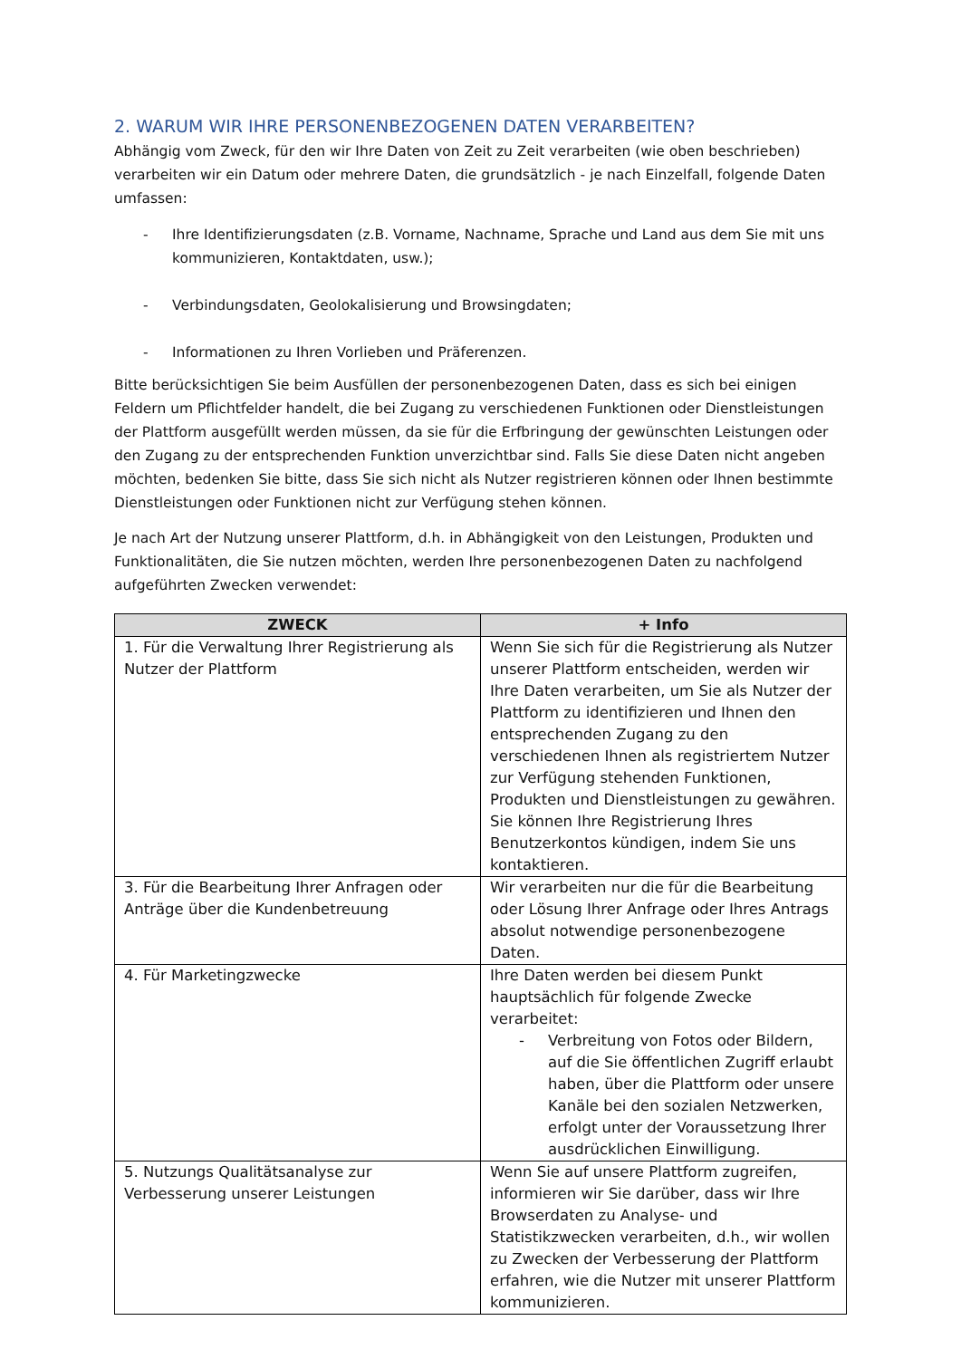2. WARUM WIR IHRE PERSONENBEZOGENEN DATEN VERARBEITEN?
Abhängig vom Zweck, für den wir Ihre Daten von Zeit zu Zeit verarbeiten (wie oben beschrieben) verarbeiten wir ein Datum oder mehrere Daten, die grundsätzlich - je nach Einzelfall, folgende Daten umfassen:
- Ihre Identifizierungsdaten (z.B. Vorname, Nachname, Sprache und Land aus dem Sie mit uns kommunizieren, Kontaktdaten, usw.);
- Verbindungsdaten, Geolokalisierung und Browsingdaten;
- Informationen zu Ihren Vorlieben und Präferenzen.
Bitte berücksichtigen Sie beim Ausfüllen der personenbezogenen Daten, dass es sich bei einigen Feldern um Pflichtfelder handelt, die bei Zugang zu verschiedenen Funktionen oder Dienstleistungen der Plattform ausgefüllt werden müssen, da sie für die Erfbringung der gewünschten Leistungen oder den Zugang zu der entsprechenden Funktion unverzichtbar sind. Falls Sie diese Daten nicht angeben möchten, bedenken Sie bitte, dass Sie sich nicht als Nutzer registrieren können oder Ihnen bestimmte Dienstleistungen oder Funktionen nicht zur Verfügung stehen können.
Je nach Art der Nutzung unserer Plattform, d.h. in Abhängigkeit von den Leistungen, Produkten und Funktionalitäten, die Sie nutzen möchten, werden Ihre personenbezogenen Daten zu nachfolgend aufgeführten Zwecken verwendet:
| ZWECK | + Info |
| --- | --- |
| 1. Für die Verwaltung Ihrer Registrierung als Nutzer der Plattform | Wenn Sie sich für die Registrierung als Nutzer unserer Plattform entscheiden, werden wir Ihre Daten verarbeiten, um Sie als Nutzer der Plattform zu identifizieren und Ihnen den entsprechenden Zugang zu den verschiedenen Ihnen als registriertem Nutzer zur Verfügung stehenden Funktionen, Produkten und Dienstleistungen zu gewähren. Sie können Ihre Registrierung Ihres Benutzerkontos kündigen, indem Sie uns kontaktieren. |
| 3. Für die Bearbeitung Ihrer Anfragen oder Anträge über die Kundenbetreuung | Wir verarbeiten nur die für die Bearbeitung oder Lösung Ihrer Anfrage oder Ihres Antrags absolut notwendige personenbezogene Daten. |
| 4. Für Marketingzwecke | Ihre Daten werden bei diesem Punkt hauptsächlich für folgende Zwecke verarbeitet: - Verbreitung von Fotos oder Bildern, auf die Sie öffentlichen Zugriff erlaubt haben, über die Plattform oder unsere Kanäle bei den sozialen Netzwerken, erfolgt unter der Voraussetzung Ihrer ausdrücklichen Einwilligung. |
| 5. Nutzungs Qualitätsanalyse zur Verbesserung unserer Leistungen | Wenn Sie auf unsere Plattform zugreifen, informieren wir Sie darüber, dass wir Ihre Browserdaten zu Analyse- und Statistikzwecken verarbeiten, d.h., wir wollen zu Zwecken der Verbesserung der Plattform erfahren, wie die Nutzer mit unserer Plattform kommunizieren. |